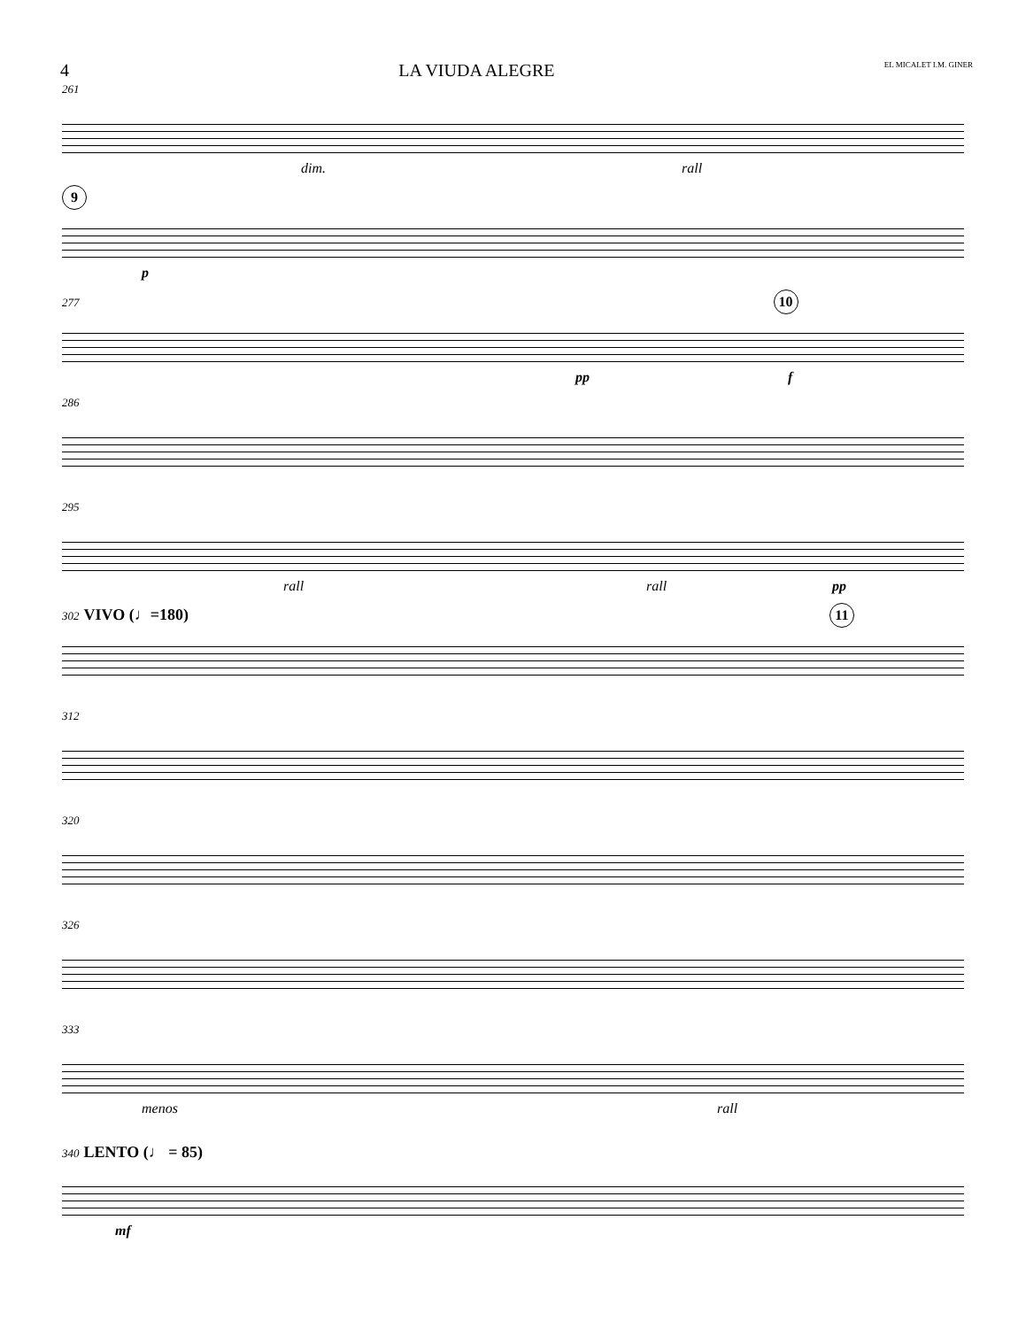4 LA VIUDA ALEGRE EL MICALET I.M. GINER
261
dim. rall
9
p
277 10
pp f
286
295
rall rall pp
302 VIVO (♩=180) 11
312
320
326
333
menos rall
340 LENTO (♩ = 85)
mf